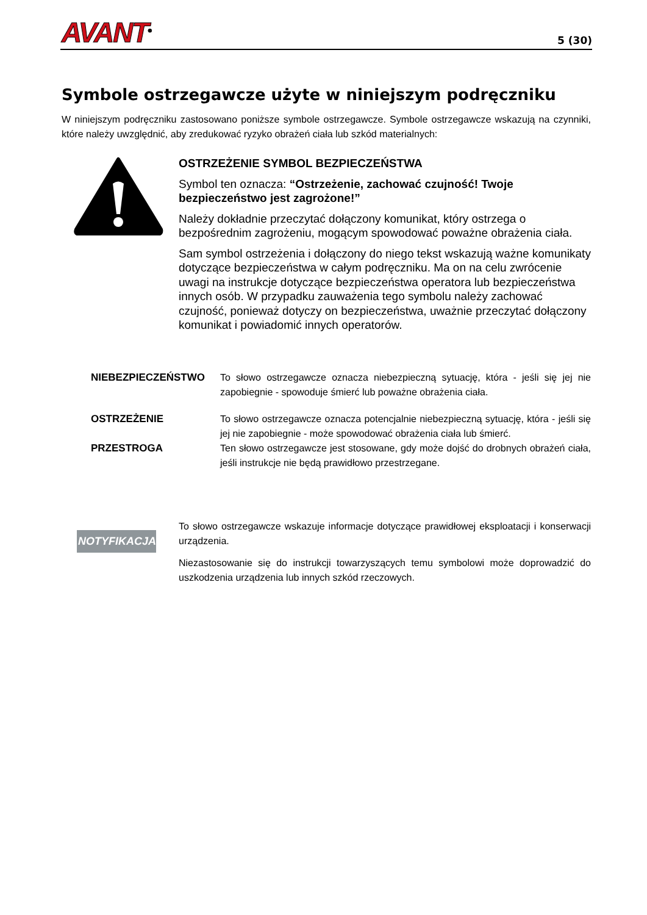AVANT<sup>®</sup> 5 (30)
Symbole ostrzegawcze użyte w niniejszym podręczniku
W niniejszym podręczniku zastosowano poniższe symbole ostrzegawcze. Symbole ostrzegawcze wskazują na czynniki, które należy uwzględnić, aby zredukować ryzyko obrażeń ciała lub szkód materialnych:
OSTRZEŻENIE SYMBOL BEZPIECZEŃSTWA
Symbol ten oznacza: “Ostrzeżenie, zachować czujność! Twoje bezpieczeństwo jest zagrożone!”
Należy dokładnie przeczytać dołączony komunikat, który ostrzega o bezpośrednim zagrożeniu, mogącym spowodować poważne obrażenia ciała.
Sam symbol ostrzeżenia i dołączony do niego tekst wskazują ważne komunikaty dotyczące bezpieczeństwa w całym podręczniku. Ma on na celu zwrócenie uwagi na instrukcje dotyczące bezpieczeństwa operatora lub bezpieczeństwa innych osób. W przypadku zauważenia tego symbolu należy zachować czujność, ponieważ dotyczy on bezpieczeństwa, uważnie przeczytać dołączony komunikat i powiadomić innych operatorów.
NIEBEZPIECZEŃSTWO
To słowo ostrzegawcze oznacza niebezpieczną sytuację, która - jeśli się jej nie zapobiegnie - spowoduje śmierć lub poważne obrażenia ciała.
OSTRZEŻENIE
To słowo ostrzegawcze oznacza potencjalnie niebezpieczną sytuację, która - jeśli się jej nie zapobiegnie - może spowodować obrażenia ciała lub śmierć.
PRZESTROGA
Ten słowo ostrzegawcze jest stosowane, gdy może dojść do drobnych obrażeń ciała, jeśli instrukcje nie będą prawidłowo przestrzegane.
NOTYFIKACJA
To słowo ostrzegawcze wskazuje informacje dotyczące prawidłowej eksploatacji i konserwacji urządzenia.
Niezastosowanie się do instrukcji towarzyszących temu symbolowi może doprowadzić do uszkodzenia urządzenia lub innych szkód rzeczowych.